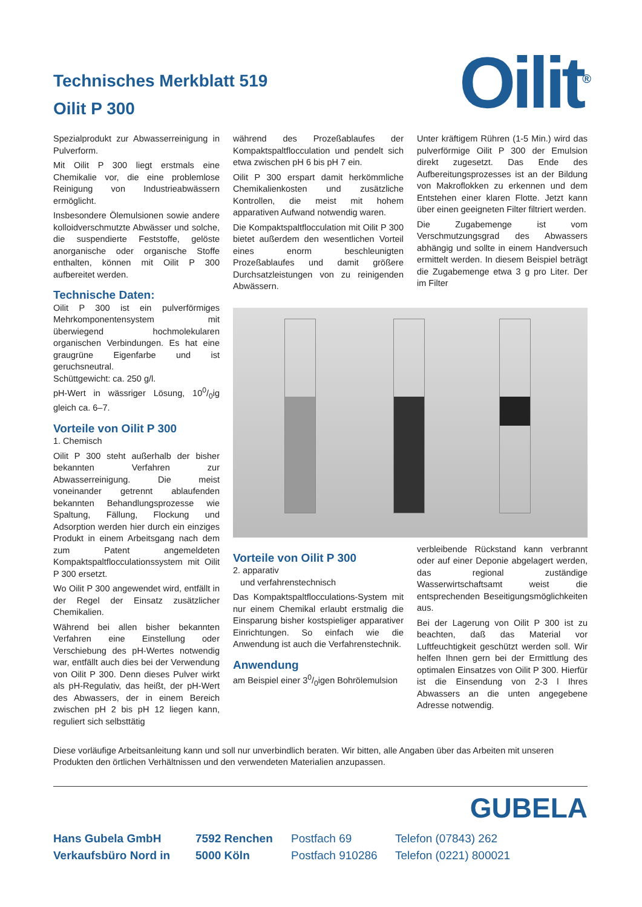Technisches Merkblatt 519
Oilit P 300
Oilit<sup>®</sup>
Spezialprodukt zur Abwasserreinigung in Pulverform.
Mit Oilit P 300 liegt erstmals eine Chemikalie vor, die eine problemlose Reinigung von Industrieabwässern ermöglicht.
Insbesondere Ölemulsionen sowie andere kolloidverschmutzte Abwässer und solche, die suspendierte Feststoffe, gelöste anorganische oder organische Stoffe enthalten, können mit Oilit P 300 aufbereitet werden.
Technische Daten:
Oilit P 300 ist ein pulverförmiges Mehrkomponentensystem mit überwiegend hochmolekularen organischen Verbindungen. Es hat eine graugrüne Eigenfarbe und ist geruchsneutral.
Schüttgewicht: ca. 250 g/l.
pH-Wert in wässriger Lösung, 100/0ig gleich ca. 6–7.
Vorteile von Oilit P 300
1. Chemisch
Oilit P 300 steht außerhalb der bisher bekannten Verfahren zur Abwasserreinigung. Die meist voneinander getrennt ablaufenden bekannten Behandlungsprozesse wie Spaltung, Fällung, Flockung und Adsorption werden hier durch ein einziges Produkt in einem Arbeitsgang nach dem zum Patent angemeldeten Kompaktspaltflocculationssystem mit Oilit P 300 ersetzt.
Wo Oilit P 300 angewendet wird, entfällt in der Regel der Einsatz zusätzlicher Chemikalien.
Während bei allen bisher bekannten Verfahren eine Einstellung oder Verschiebung des pH-Wertes notwendig war, entfällt auch dies bei der Verwendung von Oilit P 300. Denn dieses Pulver wirkt als pH-Regulativ, das heißt, der pH-Wert des Abwassers, der in einem Bereich zwischen pH 2 bis pH 12 liegen kann, reguliert sich selbsttätig
während des Prozeßablaufes der Kompaktspaltflocculation und pendelt sich etwa zwischen pH 6 bis pH 7 ein.
Oilit P 300 erspart damit herkömmliche Chemikalienkosten und zusätzliche Kontrollen, die meist mit hohem apparativen Aufwand notwendig waren.
Die Kompaktspaltflocculation mit Oilit P 300 bietet außerdem den wesentlichen Vorteil eines enorm beschleunigten Prozeßablaufes und damit größere Durchsatzleistungen von zu reinigenden Abwässern.
Unter kräftigem Rühren (1-5 Min.) wird das pulverförmige Oilit P 300 der Emulsion direkt zugesetzt. Das Ende des Aufbereitungsprozesses ist an der Bildung von Makroflokken zu erkennen und dem Entstehen einer klaren Flotte. Jetzt kann über einen geeigneten Filter filtriert werden.
Die Zugabemenge ist vom Verschmutzungsgrad des Abwassers abhängig und sollte in einem Handversuch ermittelt werden. In diesem Beispiel beträgt die Zugabemenge etwa 3 g pro Liter. Der im Filter
Vorteile von Oilit P 300
2. apparativ
und verfahrenstechnisch
Das Kompaktspaltflocculations-System mit nur einem Chemikal erlaubt erstmalig die Einsparung bisher kostspieliger apparativer Einrichtungen. So einfach wie die Anwendung ist auch die Verfahrenstechnik.
Anwendung
am Beispiel einer 30/0igen Bohrölemulsion
verbleibende Rückstand kann verbrannt oder auf einer Deponie abgelagert werden, das regional zuständige Wasserwirtschaftsamt weist die entsprechenden Beseitigungsmöglichkeiten aus.
Bei der Lagerung von Oilit P 300 ist zu beachten, daß das Material vor Luftfeuchtigkeit geschützt werden soll. Wir helfen Ihnen gern bei der Ermittlung des optimalen Einsatzes von Oilit P 300. Hierfür ist die Einsendung von 2-3 l Ihres Abwassers an die unten angegebene Adresse notwendig.
Diese vorläufige Arbeitsanleitung kann und soll nur unverbindlich beraten. Wir bitten, alle Angaben über das Arbeiten mit unseren Produkten den örtlichen Verhältnissen und den verwendeten Materialien anzupassen.
GUBELA
Hans Gubela GmbH 7592 Renchen Postfach 69 Telefon (07843) 262 Verkaufsbüro Nord in 5000 Köln Postfach 910286 Telefon (0221) 800021